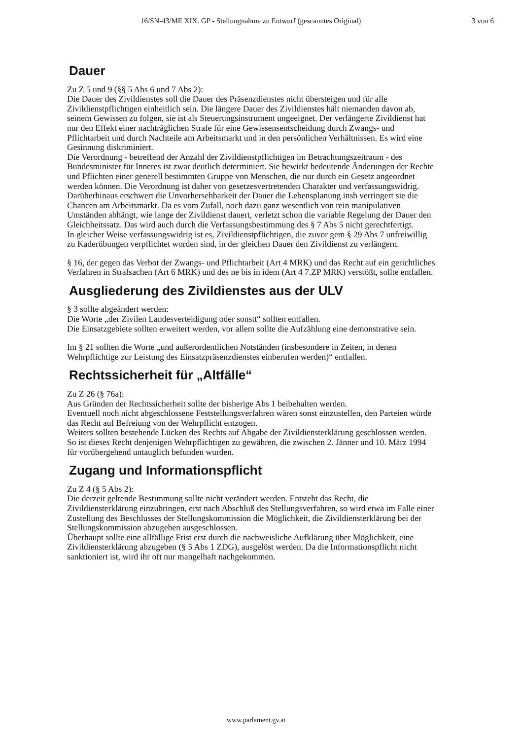16/SN-43/ME XIX. GP - Stellungnahme zu Entwurf (gescanntes Original) 3 von 6
Dauer
Zu Z 5 und 9 (§§ 5 Abs 6 und 7 Abs 2):
Die Dauer des Zivildienstes soll die Dauer des Präsenzdienstes nicht übersteigen und für alle Zivildienstpflichtigen einheitlich sein. Die längere Dauer des Zivildienstes hält niemanden davon ab, seinem Gewissen zu folgen, sie ist als Steuerungsinstrument ungeeignet. Der verlängerte Zivildienst hat nur den Effekt einer nachträglichen Strafe für eine Gewissensentscheidung durch Zwangs- und Pflichtarbeit und durch Nachteile am Arbeitsmarkt und in den persönlichen Verhältnissen. Es wird eine Gesinnung diskriminiert.
Die Verordnung - betreffend der Anzahl der Zivildienstpflichtigen im Betrachtungszeitraum - des Bundesminister für Inneres ist zwar deutlich determiniert. Sie bewirkt bedeutende Änderungen der Rechte und Pflichten einer generell bestimmten Gruppe von Menschen, die nur durch ein Gesetz angeordnet werden können. Die Verordnung ist daher von gesetzesvertretenden Charakter und verfassungswidrig.
Darüberhinaus erschwert die Unvorhersehbarkeit der Dauer die Lebensplanung insb verringert sie die Chancen am Arbeitsmarkt. Da es vom Zufall, noch dazu ganz wesentlich von rein manipulativen Umständen abhängt, wie lange der Zivildienst dauert, verletzt schon die variable Regelung der Dauer den Gleichheitssatz. Das wird auch durch die Verfassungsbestimmung des § 7 Abs 5 nicht gerechtfertigt.
In gleicher Weise verfassungswidrig ist es, Zivildienstpflichtigen, die zuvor gem § 29 Abs 7 unfreiwillig zu Kaderübungen verpflichtet worden sind, in der gleichen Dauer den Zivildienst zu verlängern.
§ 16, der gegen das Verbot der Zwangs- und Pflichtarbeit (Art 4 MRK) und das Recht auf ein gerichtliches Verfahren in Strafsachen (Art 6 MRK) und des ne bis in idem (Art 4 7.ZP MRK) verstößt, sollte entfallen.
Ausgliederung des Zivildienstes aus der ULV
§ 3 sollte abgeändert werden:
Die Worte „der Zivilen Landesverteidigung oder sonstt“ sollten entfallen.
Die Einsatzgebiete sollten erweitert werden, vor allem sollte die Aufzählung eine demonstrative sein.
Im § 21 sollten die Worte „und außerordentlichen Notständen (insbesondere in Zeiten, in denen Wehrpflichtige zur Leistung des Einsatzpräsenzdienstes einberufen werden)“ entfallen.
Rechtssicherheit für „Altfälle“
Zu Z 26 (§ 76a):
Aus Gründen der Rechtssicherheit sollte der bisherige Abs 1 beibehalten werden.
Eventuell noch nicht abgeschlossene Feststellungsverfahren wären sonst einzustellen, den Parteien würde das Recht auf Befreiung von der Wehrpflicht entzogen.
Weiters sollten bestehende Lücken des Rechts auf Abgabe der Zivildiensterklärung geschlossen werden. So ist dieses Recht denjenigen Wehrpflichtigen zu gewähren, die zwischen 2. Jänner und 10. März 1994 für vorübergehend untauglich befunden wurden.
Zugang und Informationspflicht
Zu Z 4 (§ 5 Abs 2):
Die derzeit geltende Bestimmung sollte nicht verändert werden. Entsteht das Recht, die Zivildiensterklärung einzubringen, erst nach Abschluß des Stellungsverfahren, so wird etwa im Falle einer Zustellung des Beschlusses der Stellungskommission die Möglichkeit, die Zivildiensterklärung bei der Stellungskommission abzugeben ausgeschlossen.
Überhaupt sollte eine allfällige Frist erst durch die nachweisliche Aufklärung über Möglichkeit, eine Zivildiensterklärung abzugeben (§ 5 Abs 1 ZDG), ausgelöst werden. Da die Informationspflicht nicht sanktioniert ist, wird ihr oft nur mangelhaft nachgekommen.
www.parlament.gv.at